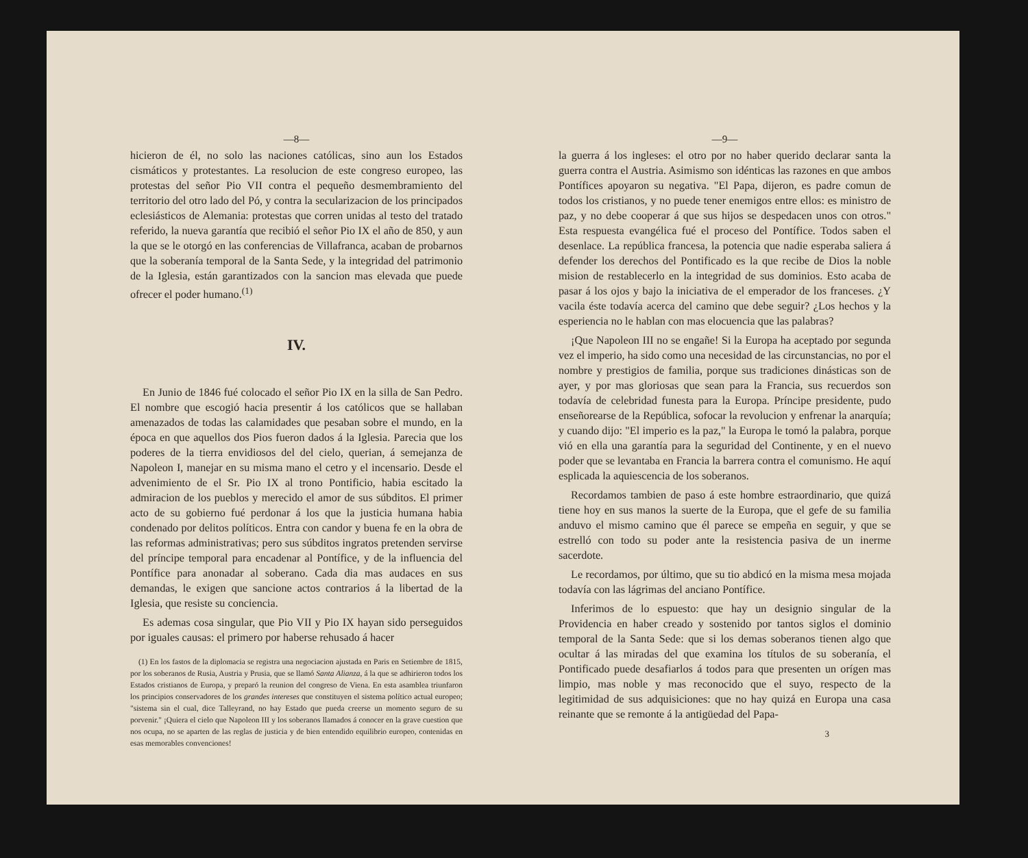—8—
hicieron de él, no solo las naciones católicas, sino aun los Estados cismáticos y protestantes. La resolucion de este congreso europeo, las protestas del señor Pio VII contra el pequeño desmembramiento del territorio del otro lado del Pó, y contra la secularizacion de los principados eclesiásticos de Alemania: protestas que corren unidas al testo del tratado referido, la nueva garantía que recibió el señor Pio IX el año de 850, y aun la que se le otorgó en las conferencias de Villafranca, acaban de probarnos que la soberanía temporal de la Santa Sede, y la integridad del patrimonio de la Iglesia, están garantizados con la sancion mas elevada que puede ofrecer el poder humano.<sup>(1)</sup>
IV.
En Junio de 1846 fué colocado el señor Pio IX en la silla de San Pedro. El nombre que escogió hacia presentir á los católicos que se hallaban amenazados de todas las calamidades que pesaban sobre el mundo, en la época en que aquellos dos Pios fueron dados á la Iglesia. Parecia que los poderes de la tierra envidiosos del del cielo, querian, á semejanza de Napoleon I, manejar en su misma mano el cetro y el incensario. Desde el advenimiento de el Sr. Pio IX al trono Pontificio, habia escitado la admiracion de los pueblos y merecido el amor de sus súbditos. El primer acto de su gobierno fué perdonar á los que la justicia humana habia condenado por delitos políticos. Entra con candor y buena fe en la obra de las reformas administrativas; pero sus súbditos ingratos pretenden servirse del príncipe temporal para encadenar al Pontífice, y de la influencia del Pontífice para anonadar al soberano. Cada dia mas audaces en sus demandas, le exigen que sancione actos contrarios á la libertad de la Iglesia, que resiste su conciencia.
Es ademas cosa singular, que Pio VII y Pio IX hayan sido perseguidos por iguales causas: el primero por haberse rehusado á hacer
(1) En los fastos de la diplomacia se registra una negociacion ajustada en Paris en Setiembre de 1815, por los soberanos de Rusia, Austria y Prusia, que se llamó Santa Alianza, á la que se adhirieron todos los Estados cristianos de Europa, y preparó la reunion del congreso de Viena. En esta asamblea triunfaron los principios conservadores de los grandes intereses que constituyen el sistema político actual europeo; "sistema sin el cual, dice Talleyrand, no hay Estado que pueda creerse un momento seguro de su porvenir." ¡Quiera el cielo que Napoleon III y los soberanos llamados á conocer en la grave cuestion que nos ocupa, no se aparten de las reglas de justicia y de bien entendido equilibrio europeo, contenidas en esas memorables convenciones!
—9—
la guerra á los ingleses: el otro por no haber querido declarar santa la guerra contra el Austria. Asimismo son idénticas las razones en que ambos Pontífices apoyaron su negativa. "El Papa, dijeron, es padre comun de todos los cristianos, y no puede tener enemigos entre ellos: es ministro de paz, y no debe cooperar á que sus hijos se despedacen unos con otros." Esta respuesta evangélica fué el proceso del Pontífice. Todos saben el desenlace. La república francesa, la potencia que nadie esperaba saliera á defender los derechos del Pontificado es la que recibe de Dios la noble mision de restablecerlo en la integridad de sus dominios. Esto acaba de pasar á los ojos y bajo la iniciativa de el emperador de los franceses. ¿Y vacila éste todavía acerca del camino que debe seguir? ¿Los hechos y la esperiencia no le hablan con mas elocuencia que las palabras?
¡Que Napoleon III no se engañe! Si la Europa ha aceptado por segunda vez el imperio, ha sido como una necesidad de las circunstancias, no por el nombre y prestigios de familia, porque sus tradiciones dinásticas son de ayer, y por mas gloriosas que sean para la Francia, sus recuerdos son todavía de celebridad funesta para la Europa. Príncipe presidente, pudo enseñorearse de la República, sofocar la revolucion y enfrenar la anarquía; y cuando dijo: "El imperio es la paz," la Europa le tomó la palabra, porque vió en ella una garantía para la seguridad del Continente, y en el nuevo poder que se levantaba en Francia la barrera contra el comunismo. He aquí esplicada la aquiescencia de los soberanos.
Recordamos tambien de paso á este hombre estraordinario, que quizá tiene hoy en sus manos la suerte de la Europa, que el gefe de su familia anduvo el mismo camino que él parece se empeña en seguir, y que se estrelló con todo su poder ante la resistencia pasiva de un inerme sacerdote.
Le recordamos, por último, que su tio abdicó en la misma mesa mojada todavía con las lágrimas del anciano Pontífice.
Inferimos de lo espuesto: que hay un designio singular de la Providencia en haber creado y sostenido por tantos siglos el dominio temporal de la Santa Sede: que si los demas soberanos tienen algo que ocultar á las miradas del que examina los títulos de su soberanía, el Pontificado puede desafiarlos á todos para que presenten un orígen mas limpio, mas noble y mas reconocido que el suyo, respecto de la legitimidad de sus adquisiciones: que no hay quizá en Europa una casa reinante que se remonte á la antigüedad del Papa-
3